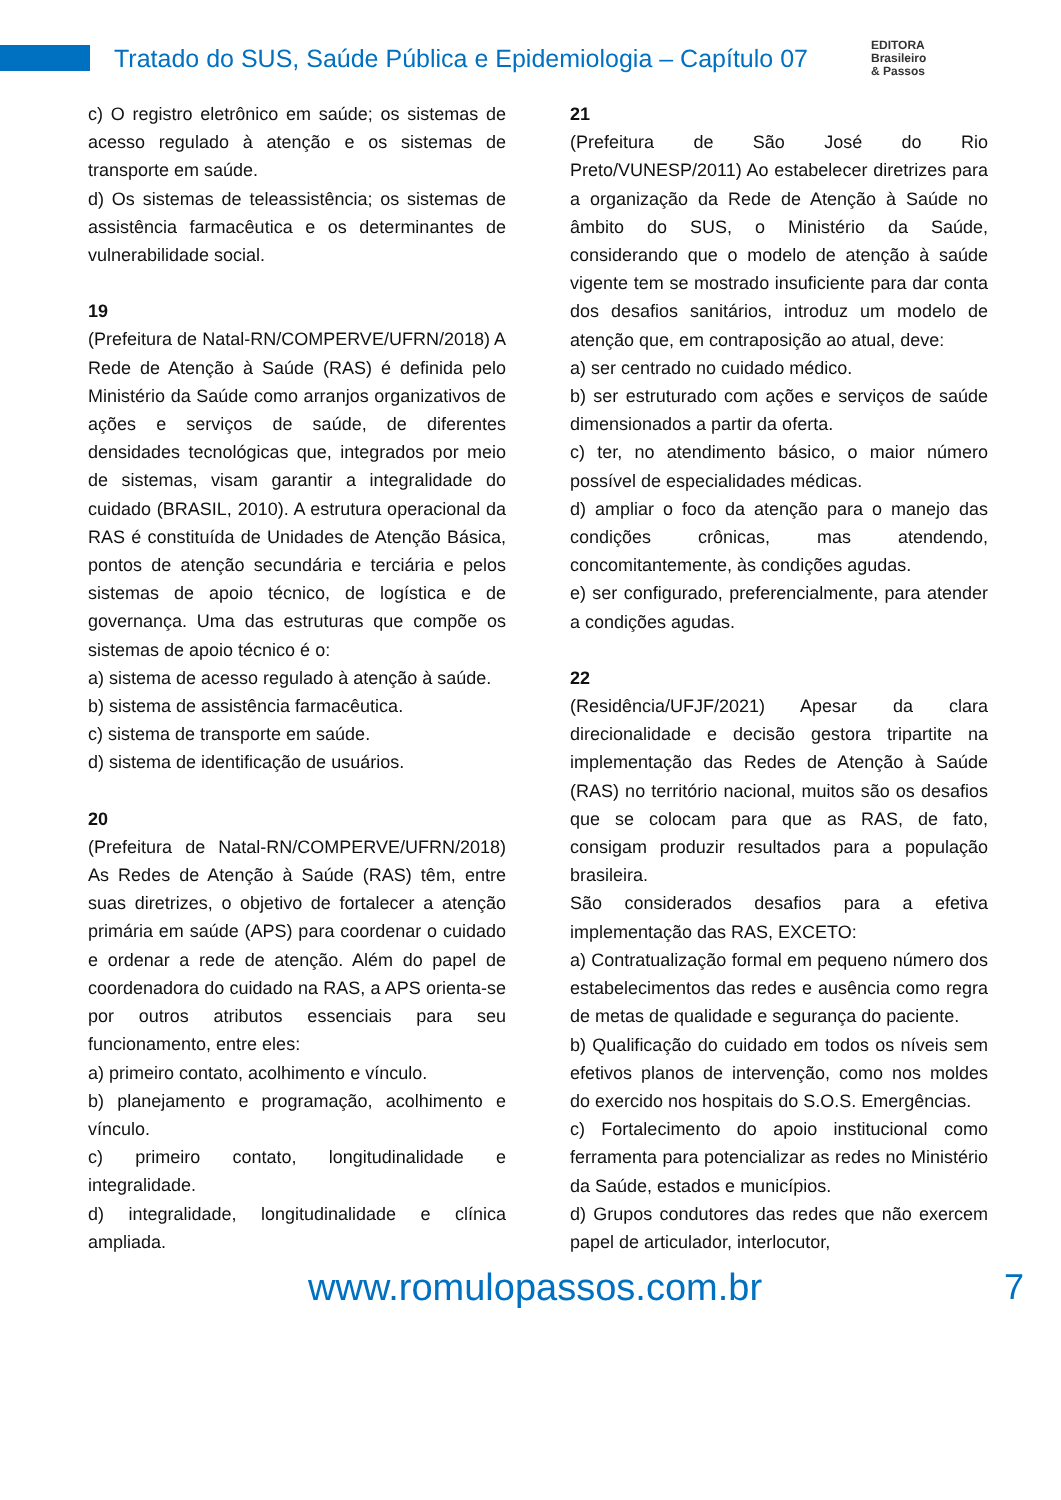Tratado do SUS, Saúde Pública e Epidemiologia – Capítulo 07
EDITORA
Brasileiro
& Passos
c) O registro eletrônico em saúde; os sistemas de acesso regulado à atenção e os sistemas de transporte em saúde.
d) Os sistemas de teleassistência; os sistemas de assistência farmacêutica e os determinantes de vulnerabilidade social.
19
(Prefeitura de Natal-RN/COMPERVE/UFRN/2018) A Rede de Atenção à Saúde (RAS) é definida pelo Ministério da Saúde como arranjos organizativos de ações e serviços de saúde, de diferentes densidades tecnológicas que, integrados por meio de sistemas, visam garantir a integralidade do cuidado (BRASIL, 2010). A estrutura operacional da RAS é constituída de Unidades de Atenção Básica, pontos de atenção secundária e terciária e pelos sistemas de apoio técnico, de logística e de governança. Uma das estruturas que compõe os sistemas de apoio técnico é o:
a) sistema de acesso regulado à atenção à saúde.
b) sistema de assistência farmacêutica.
c) sistema de transporte em saúde.
d) sistema de identificação de usuários.
20
(Prefeitura de Natal-RN/COMPERVE/UFRN/2018) As Redes de Atenção à Saúde (RAS) têm, entre suas diretrizes, o objetivo de fortalecer a atenção primária em saúde (APS) para coordenar o cuidado e ordenar a rede de atenção. Além do papel de coordenadora do cuidado na RAS, a APS orienta-se por outros atributos essenciais para seu funcionamento, entre eles:
a) primeiro contato, acolhimento e vínculo.
b) planejamento e programação, acolhimento e vínculo.
c) primeiro contato, longitudinalidade e integralidade.
d) integralidade, longitudinalidade e clínica ampliada.
21
(Prefeitura de São José do Rio Preto/VUNESP/2011) Ao estabelecer diretrizes para a organização da Rede de Atenção à Saúde no âmbito do SUS, o Ministério da Saúde, considerando que o modelo de atenção à saúde vigente tem se mostrado insuficiente para dar conta dos desafios sanitários, introduz um modelo de atenção que, em contraposição ao atual, deve:
a) ser centrado no cuidado médico.
b) ser estruturado com ações e serviços de saúde dimensionados a partir da oferta.
c) ter, no atendimento básico, o maior número possível de especialidades médicas.
d) ampliar o foco da atenção para o manejo das condições crônicas, mas atendendo, concomitantemente, às condições agudas.
e) ser configurado, preferencialmente, para atender a condições agudas.
22
(Residência/UFJF/2021) Apesar da clara direcionalidade e decisão gestora tripartite na implementação das Redes de Atenção à Saúde (RAS) no território nacional, muitos são os desafios que se colocam para que as RAS, de fato, consigam produzir resultados para a população brasileira.
São considerados desafios para a efetiva implementação das RAS, EXCETO:
a) Contratualização formal em pequeno número dos estabelecimentos das redes e ausência como regra de metas de qualidade e segurança do paciente.
b) Qualificação do cuidado em todos os níveis sem efetivos planos de intervenção, como nos moldes do exercido nos hospitais do S.O.S. Emergências.
c) Fortalecimento do apoio institucional como ferramenta para potencializar as redes no Ministério da Saúde, estados e municípios.
d) Grupos condutores das redes que não exercem papel de articulador, interlocutor,
www.romulopassos.com.br 7